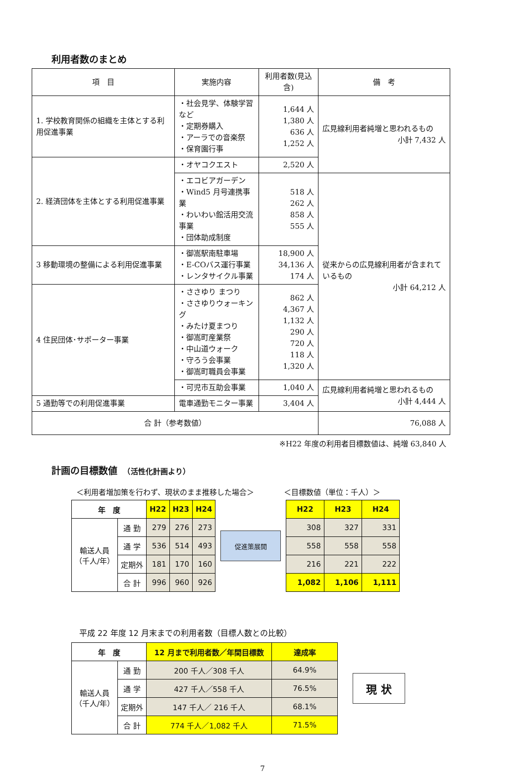利用者数のまとめ
| 項 目 | 実施内容 | 利用者数(見込含) | 備 考 |
| --- | --- | --- | --- |
| 1. 学校教育関係の組織を主体とする利用促進事業 | ・社会見学、体験学習など ・定期券購入 ・アーラでの音楽祭 ・保育園行事 | 1,644 人 1,380 人 636 人 1,252 人 | 広見線利用者純増と思われるもの 小計 7,432 人 |
| 2. 経済団体を主体とする利用促進事業 | ・オヤコクエスト | 2,520 人 | |
| | ・エコビアガーデン ・Wind5 月号連携事業 ・わいわい館活用交流事業 ・団体助成制度 | 518 人 262 人 858 人 555 人 | 従来からの広見線利用者が含まれているもの 小計 64,212 人 |
| 3 移動環境の整備による利用促進事業 | ・御嵩駅南駐車場 ・E-COバス運行事業 ・レンタサイクル事業 | 18,900 人 34,136 人 174 人 | |
| 4 住民団体･サポーター事業 | ・ささゆり まつり ・ささゆりウォーキング ・みたけ夏まつり ・御嵩町産業祭 ・中山道ウォーク ・守ろう会事業 ・御嵩町職員会事業 | 862 人 4,367 人 1,132 人 290 人 720 人 118 人 1,320 人 | |
| | ・可児市互助会事業 | 1,040 人 | 広見線利用者純増と思われるもの 小計 4,444 人 |
| 5 通勤等での利用促進事業 | 電車通勤モニター事業 | 3,404 人 | |
| 合 計（参考数値） | | | 76,088 人 |
※H22 年度の利用者目標数値は、純増 63,840 人
計画の目標数値　（活性化計画より）
＜利用者増加策を行わず、現状のまま推移した場合＞ ＜目標数値（単位：千人）＞
| 年 度 | | H22 | H23 | H24 |
| --- | --- | --- | --- | --- |
| 輸送人員 （千人/年） | 通 勤 | 279 | 276 | 273 |
| | 通 学 | 536 | 514 | 493 |
| | 定期外 | 181 | 170 | 160 |
| | 合 計 | 996 | 960 | 926 |
促進策展開
| H22 | H23 | H24 |
| --- | --- | --- |
| 308 | 327 | 331 |
| 558 | 558 | 558 |
| 216 | 221 | 222 |
| 1,082 | 1,106 | 1,111 |
平成 22 年度 12 月末までの利用者数（目標人数との比較）
| 年 度 | | 12 月まで利用者数／年間目標数 | 達成率 |
| --- | --- | --- | --- |
| 輸送人員 （千人/年） | 通 勤 | 200 千人／308 千人 | 64.9% |
| | 通 学 | 427 千人／558 千人 | 76.5% |
| | 定期外 | 147 千人／ 216 千人 | 68.1% |
| | 合 計 | 774 千人／1,082 千人 | 71.5% |
現 状
7